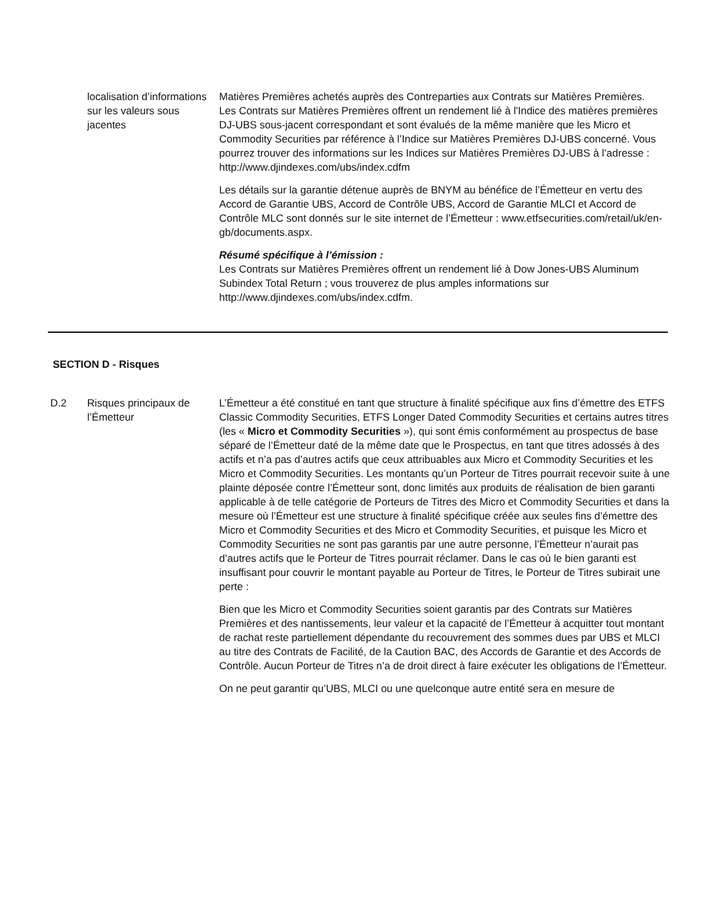localisation d’informations sur les valeurs sous jacentes
Matières Premières achetés auprès des Contreparties aux Contrats sur Matières Premières.
Les Contrats sur Matières Premières offrent un rendement lié à l'Indice des matières premières DJ-UBS sous-jacent correspondant et sont évalués de la même manière que les Micro et Commodity Securities par référence à l’Indice sur Matières Premières DJ-UBS concerné. Vous pourrez trouver des informations sur les Indices sur Matières Premières DJ-UBS à l’adresse :
http://www.djindexes.com/ubs/index.cdfm
Les détails sur la garantie détenue auprès de BNYM au bénéfice de l’Émetteur en vertu des Accord de Garantie UBS, Accord de Contrôle UBS, Accord de Garantie MLCI et Accord de Contrôle MLC sont donnés sur le site internet de l’Émetteur : www.etfsecurities.com/retail/uk/en-gb/documents.aspx.
Résumé spécifique à l’émission :
Les Contrats sur Matières Premières offrent un rendement lié à Dow Jones-UBS Aluminum Subindex Total Return ; vous trouverez de plus amples informations sur http://www.djindexes.com/ubs/index.cdfm.
SECTION D - Risques
D.2 Risques principaux de l’Émetteur
L’Émetteur a été constitué en tant que structure à finalité spécifique aux fins d’émettre des ETFS Classic Commodity Securities, ETFS Longer Dated Commodity Securities et certains autres titres (les « Micro et Commodity Securities »), qui sont émis conformément au prospectus de base séparé de l’Émetteur daté de la même date que le Prospectus, en tant que titres adossés à des actifs et n’a pas d’autres actifs que ceux attribuables aux Micro et Commodity Securities et les Micro et Commodity Securities. Les montants qu’un Porteur de Titres pourrait recevoir suite à une plainte déposée contre l’Émetteur sont, donc limités aux produits de réalisation de bien garanti applicable à de telle catégorie de Porteurs de Titres des Micro et Commodity Securities et dans la mesure où l’Émetteur est une structure à finalité spécifique créée aux seules fins d’émettre des Micro et Commodity Securities et des Micro et Commodity Securities, et puisque les Micro et Commodity Securities ne sont pas garantis par une autre personne, l’Émetteur n’aurait pas d’autres actifs que le Porteur de Titres pourrait réclamer. Dans le cas où le bien garanti est insuffisant pour couvrir le montant payable au Porteur de Titres, le Porteur de Titres subirait une perte :
Bien que les Micro et Commodity Securities soient garantis par des Contrats sur Matières Premières et des nantissements, leur valeur et la capacité de l’Émetteur à acquitter tout montant de rachat reste partiellement dépendante du recouvrement des sommes dues par UBS et MLCI au titre des Contrats de Facilité, de la Caution BAC, des Accords de Garantie et des Accords de Contrôle. Aucun Porteur de Titres n’a de droit direct à faire exécuter les obligations de l’Émetteur.
On ne peut garantir qu’UBS, MLCI ou une quelconque autre entité sera en mesure de